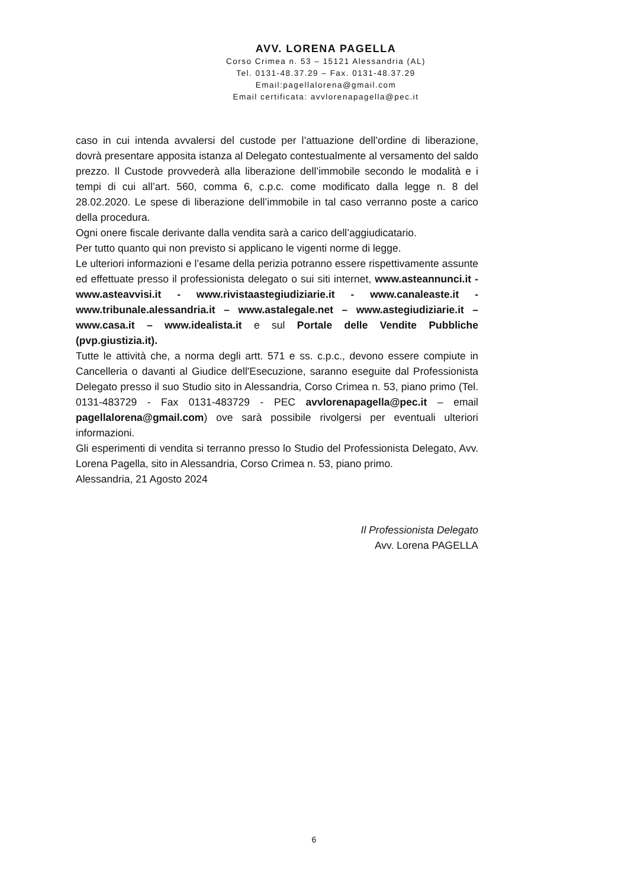AVV. LORENA PAGELLA
Corso Crimea n. 53 – 15121 Alessandria (AL)
Tel. 0131-48.37.29 – Fax. 0131-48.37.29
Email:pagellalorena@gmail.com
Email certificata: avvlorenapagella@pec.it
caso in cui intenda avvalersi del custode per l’attuazione dell’ordine di liberazione, dovrà presentare apposita istanza al Delegato contestualmente al versamento del saldo prezzo. Il Custode provvederà alla liberazione dell’immobile secondo le modalità e i tempi di cui all’art. 560, comma 6, c.p.c. come modificato dalla legge n. 8 del 28.02.2020. Le spese di liberazione dell’immobile in tal caso verranno poste a carico della procedura.
Ogni onere fiscale derivante dalla vendita sarà a carico dell’aggiudicatario.
Per tutto quanto qui non previsto si applicano le vigenti norme di legge.
Le ulteriori informazioni e l’esame della perizia potranno essere rispettivamente assunte ed effettuate presso il professionista delegato o sui siti internet, www.asteannunci.it - www.asteavvisi.it - www.rivistaastegiudiziarie.it - www.canaleaste.it - www.tribunale.alessandria.it – www.astalegale.net – www.astegiudiziarie.it – www.casa.it – www.idealista.it e sul Portale delle Vendite Pubbliche (pvp.giustizia.it).
Tutte le attività che, a norma degli artt. 571 e ss. c.p.c., devono essere compiute in Cancelleria o davanti al Giudice dell'Esecuzione, saranno eseguite dal Professionista Delegato presso il suo Studio sito in Alessandria, Corso Crimea n. 53, piano primo (Tel. 0131-483729 - Fax 0131-483729 - PEC avvlorenapagella@pec.it – email pagellalorena@gmail.com) ove sarà possibile rivolgersi per eventuali ulteriori informazioni.
Gli esperimenti di vendita si terranno presso lo Studio del Professionista Delegato, Avv. Lorena Pagella, sito in Alessandria, Corso Crimea n. 53, piano primo.
Alessandria, 21 Agosto 2024
Il Professionista Delegato
Avv. Lorena PAGELLA
6